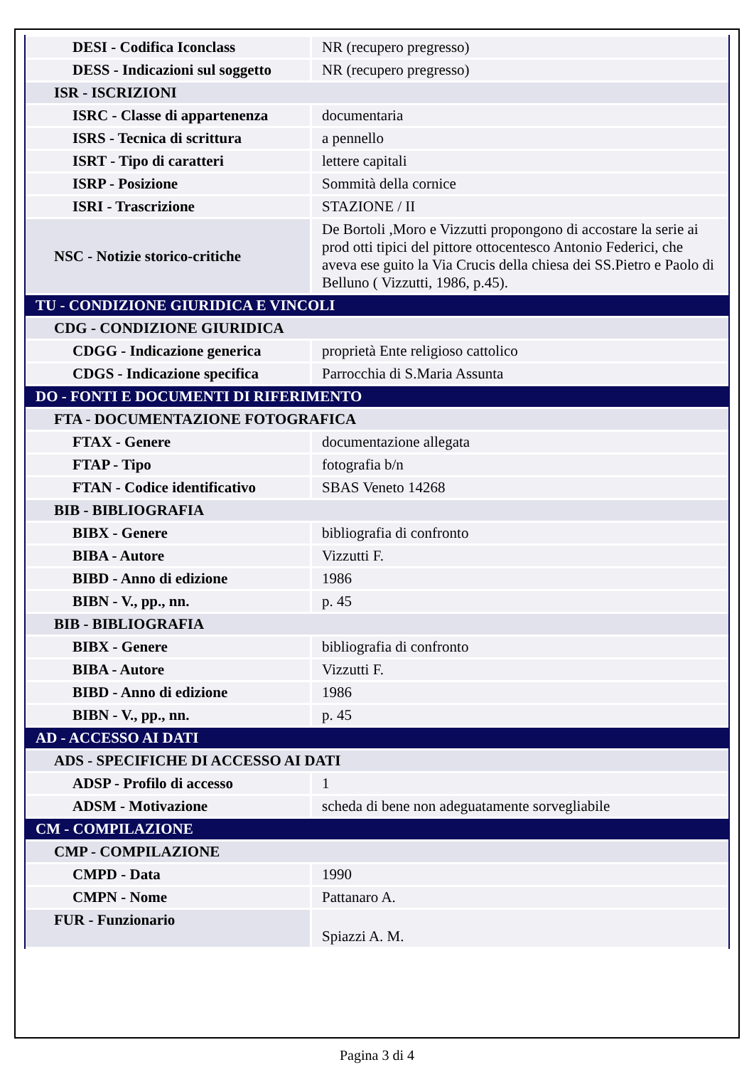| DESI - Codifica Iconclass | NR (recupero pregresso) |
| DESS - Indicazioni sul soggetto | NR (recupero pregresso) |
| ISR - ISCRIZIONI | |
| ISRC - Classe di appartenenza | documentaria |
| ISRS - Tecnica di scrittura | a pennello |
| ISRT - Tipo di caratteri | lettere capitali |
| ISRP - Posizione | Sommità della cornice |
| ISRI - Trascrizione | STAZIONE / II |
| NSC - Notizie storico-critiche | De Bortoli ,Moro e Vizzutti propongono di accostare la serie ai prod otti tipici del pittore ottocentesco Antonio Federici, che aveva ese guito la Via Crucis della chiesa dei SS.Pietro e Paolo di Belluno ( Vizzutti, 1986, p.45). |
| TU - CONDIZIONE GIURIDICA E VINCOLI | |
| CDG - CONDIZIONE GIURIDICA | |
| CDGG - Indicazione generica | proprietà Ente religioso cattolico |
| CDGS - Indicazione specifica | Parrocchia di S.Maria Assunta |
| DO - FONTI E DOCUMENTI DI RIFERIMENTO | |
| FTA - DOCUMENTAZIONE FOTOGRAFICA | |
| FTAX - Genere | documentazione allegata |
| FTAP - Tipo | fotografia b/n |
| FTAN - Codice identificativo | SBAS Veneto 14268 |
| BIB - BIBLIOGRAFIA | |
| BIBX - Genere | bibliografia di confronto |
| BIBA - Autore | Vizzutti F. |
| BIBD - Anno di edizione | 1986 |
| BIBN - V., pp., nn. | p. 45 |
| BIB - BIBLIOGRAFIA | |
| BIBX - Genere | bibliografia di confronto |
| BIBA - Autore | Vizzutti F. |
| BIBD - Anno di edizione | 1986 |
| BIBN - V., pp., nn. | p. 45 |
| AD - ACCESSO AI DATI | |
| ADS - SPECIFICHE DI ACCESSO AI DATI | |
| ADSP - Profilo di accesso | 1 |
| ADSM - Motivazione | scheda di bene non adeguatamente sorvegliabile |
| CM - COMPILAZIONE | |
| CMP - COMPILAZIONE | |
| CMPD - Data | 1990 |
| CMPN - Nome | Pattanaro A. |
| FUR - Funzionario | Spiazzi A. M. |
Pagina 3 di 4